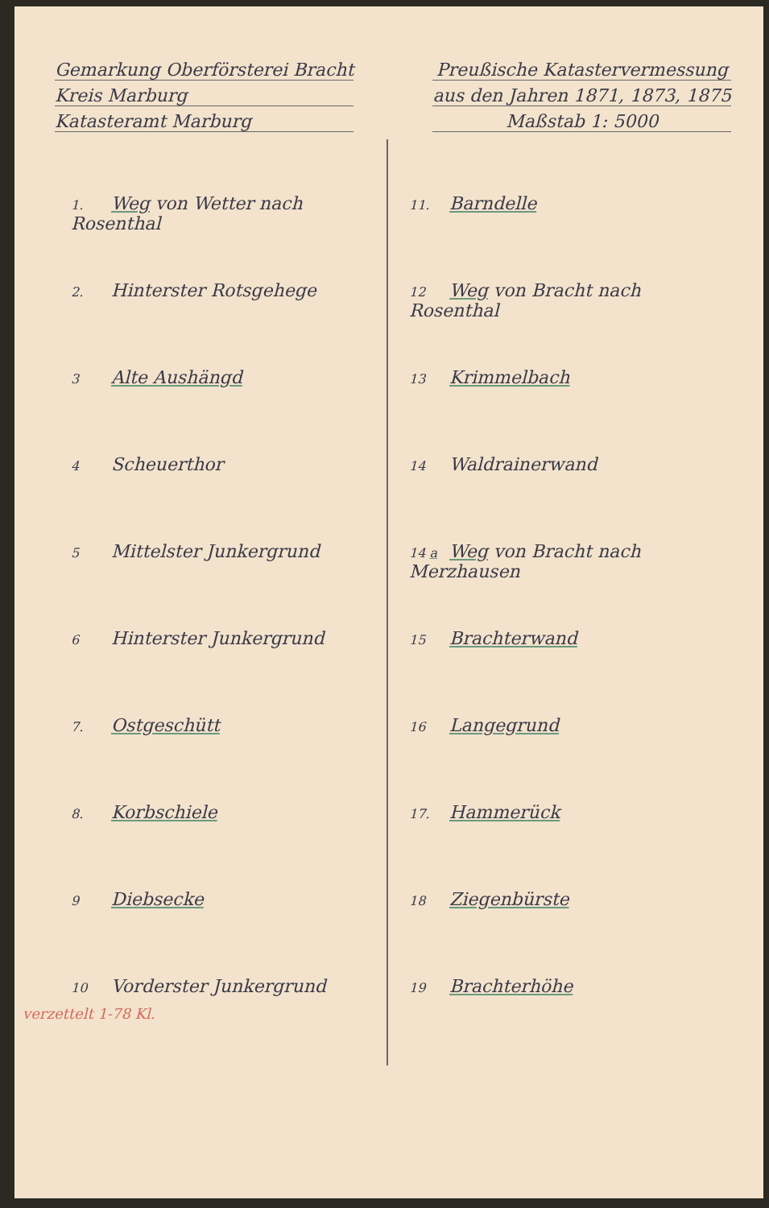Gemarkung Oberförsterei Bracht
Kreis Marburg
Katasteramt Marburg
Preußische Katastervermessung
aus den Jahren 1871, 1873, 1875
Maßstab 1: 5000
1. Weg von Wetter nach Rosenthal
2. Hinterster Rotsgehege
3 Alte Aushängd
4 Scheuerthor
5 Mittelster Junkergrund
6 Hinterster Junkergrund
7. Ostgeschütt
8. Korbschiele
9 Diebsecke
10 Vorderster Junkergrund
11. Barndelle
12 Weg von Bracht nach Rosenthal
13 Krimmelbach
14 Waldrainerwand
14 a Weg von Bracht nach Merzhausen
15 Brachterwand
16 Langegrund
17. Hammerück
18 Ziegenbürste
19 Brachterhöhe
verzettelt 1-78 Kl.